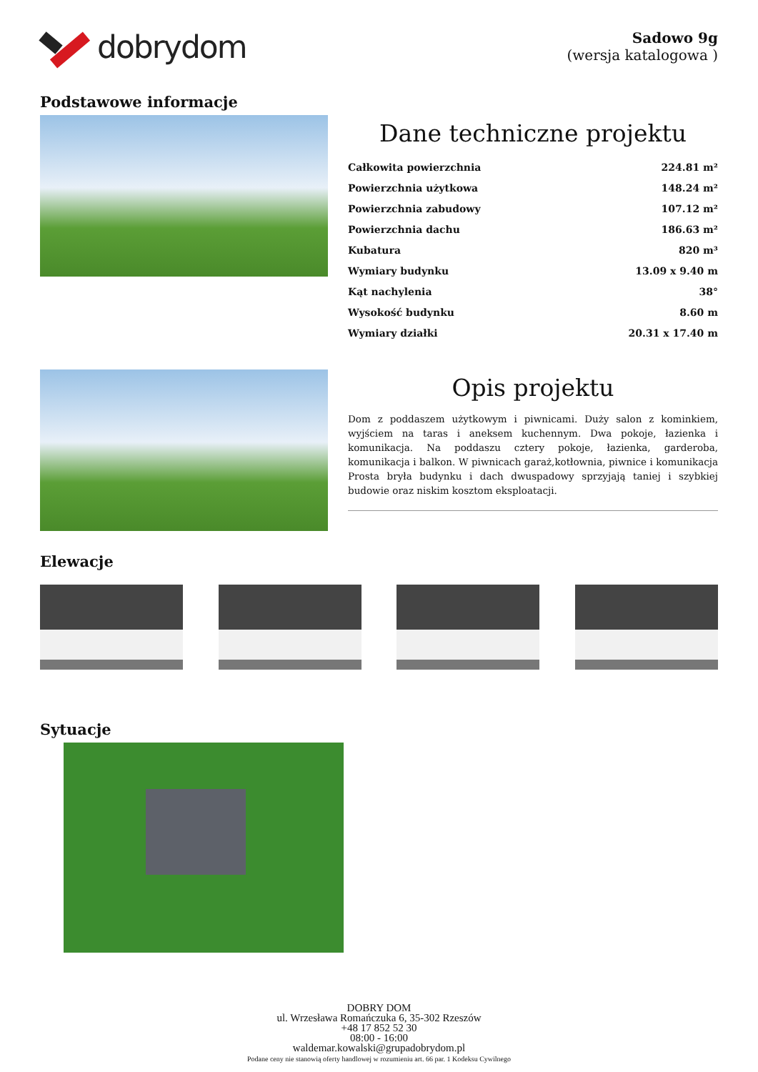dobrydom
Sadowo 9g
(wersja katalogowa )
Podstawowe informacje
Dane techniczne projektu
| Całkowita powierzchnia | 224.81 m² |
| Powierzchnia użytkowa | 148.24 m² |
| Powierzchnia zabudowy | 107.12 m² |
| Powierzchnia dachu | 186.63 m² |
| Kubatura | 820 m³ |
| Wymiary budynku | 13.09 x 9.40 m |
| Kąt nachylenia | 38° |
| Wysokość budynku | 8.60 m |
| Wymiary działki | 20.31 x 17.40 m |
Opis projektu
Dom z poddaszem użytkowym i piwnicami. Duży salon z kominkiem, wyjściem na taras i aneksem kuchennym. Dwa pokoje, łazienka i komunikacja. Na poddaszu cztery pokoje, łazienka, garderoba, komunikacja i balkon. W piwnicach garaż,kotłownia, piwnice i komunikacja Prosta bryła budynku i dach dwuspadowy sprzyjają taniej i szybkiej budowie oraz niskim kosztom eksploatacji.
Elewacje
Sytuacje
DOBRY DOM
ul. Wrzesława Romańczuka 6, 35-302 Rzeszów
+48 17 852 52 30
08:00 - 16:00
waldemar.kowalski@grupadobrydom.pl
Podane ceny nie stanowią oferty handlowej w rozumieniu art. 66 par. 1 Kodeksu Cywilnego